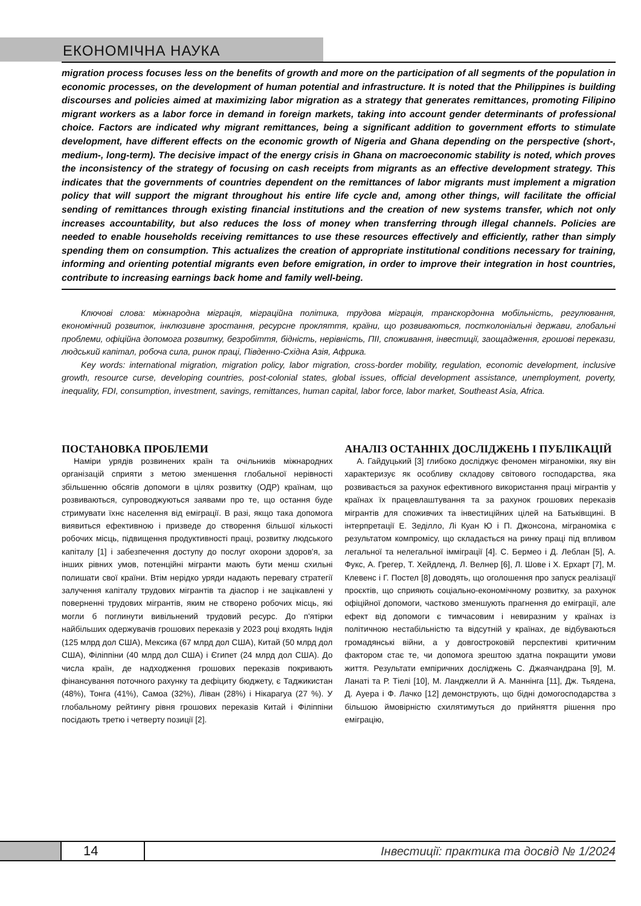ЕКОНОМІЧНА НАУКА
migration process focuses less on the benefits of growth and more on the participation of all segments of the population in economic processes, on the development of human potential and infrastructure. It is noted that the Philippines is building discourses and policies aimed at maximizing labor migration as a strategy that generates remittances, promoting Filipino migrant workers as a labor force in demand in foreign markets, taking into account gender determinants of professional choice. Factors are indicated why migrant remittances, being a significant addition to government efforts to stimulate development, have different effects on the economic growth of Nigeria and Ghana depending on the perspective (short-, medium-, long-term). The decisive impact of the energy crisis in Ghana on macroeconomic stability is noted, which proves the inconsistency of the strategy of focusing on cash receipts from migrants as an effective development strategy. This indicates that the governments of countries dependent on the remittances of labor migrants must implement a migration policy that will support the migrant throughout his entire life cycle and, among other things, will facilitate the official sending of remittances through existing financial institutions and the creation of new systems transfer, which not only increases accountability, but also reduces the loss of money when transferring through illegal channels. Policies are needed to enable households receiving remittances to use these resources effectively and efficiently, rather than simply spending them on consumption. This actualizes the creation of appropriate institutional conditions necessary for training, informing and orienting potential migrants even before emigration, in order to improve their integration in host countries, contribute to increasing earnings back home and family well-being.
Ключові слова: міжнародна міграція, міграційна політика, трудова міграція, транскордонна мобільність, регулювання, економічний розвиток, інклюзивне зростання, ресурсне прокляття, країни, що розвиваються, постколоніальні держави, глобальні проблеми, офіційна допомога розвитку, безробіття, бідність, нерівність, ПІІ, споживання, інвестиції, заощадження, грошові перекази, людський капітал, робоча сила, ринок праці, Південно-Східна Азія, Африка.
Key words: international migration, migration policy, labor migration, cross-border mobility, regulation, economic development, inclusive growth, resource curse, developing countries, post-colonial states, global issues, official development assistance, unemployment, poverty, inequality, FDI, consumption, investment, savings, remittances, human capital, labor force, labor market, Southeast Asia, Africa.
ПОСТАНОВКА ПРОБЛЕМИ
Наміри урядів розвинених країн та очільників міжнародних організацій сприяти з метою зменшення глобальної нерівності збільшенню обсягів допомоги в цілях розвитку (ОДР) країнам, що розвиваються, супроводжуються заявами про те, що остання буде стримувати їхнє населення від еміграції. В разі, якщо така допомога виявиться ефективною і призведе до створення більшої кількості робочих місць, підвищення продуктивності праці, розвитку людського капіталу [1] і забезпечення доступу до послуг охорони здоров'я, за інших рівних умов, потенційні мігранти мають бути менш схильні полишати свої країни. Втім нерідко уряди надають перевагу стратегії залучення капіталу трудових мігрантів та діаспор і не зацікавлені у поверненні трудових мігрантів, яким не створено робочих місць, які могли б поглинути вивільнений трудовий ресурс. До п'ятірки найбільших одержувачів грошових переказів у 2023 році входять Індія (125 млрд дол США), Мексика (67 млрд дол США), Китай (50 млрд дол США), Філіппіни (40 млрд дол США) і Єгипет (24 млрд дол США). До числа країн, де надходження грошових переказів покривають фінансування поточного рахунку та дефіциту бюджету, є Таджикистан (48%), Тонга (41%), Самоа (32%), Ліван (28%) і Нікарагуа (27 %). У глобальному рейтингу рівня грошових переказів Китай і Філіппіни посідають третю і четверту позиції [2].
АНАЛІЗ ОСТАННІХ ДОСЛІДЖЕНЬ І ПУБЛІКАЦІЙ
А. Гайдуцький [3] глибоко досліджує феномен міграноміки, яку він характеризує як особливу складову світового господарства, яка розвивається за рахунок ефективного використання праці мігрантів у країнах їх працевлаштування та за рахунок грошових переказів мігрантів для споживчих та інвестиційних цілей на Батьківщині. В інтерпретації Е. Зеділло, Лі Куан Ю і П. Джонсона, міграноміка є результатом компромісу, що складається на ринку праці під впливом легальної та нелегальної імміграції [4]. С. Бермео і Д. Леблан [5], А. Фукс, А. Грегер, Т. Хейдленд, Л. Велнер [6], Л. Шове і Х. Ерхарт [7], М. Клевенс і Г. Постел [8] доводять, що оголошення про запуск реалізації проєктів, що сприяють соціально-економічному розвитку, за рахунок офіційної допомоги, частково зменшують прагнення до еміграції, але ефект від допомоги є тимчасовим і невиразним у країнах із політичною нестабільністю та відсутній у країнах, де відбуваються громадянські війни, а у довгостроковій перспективі критичним фактором стає те, чи допомога зрештою здатна покращити умови життя. Результати емпіричних досліджень С. Джаячандрана [9], М. Ланаті та Р. Тіелі [10], М. Ланджелли й А. Маннінга [11], Дж. Тьядена, Д. Ауера і Ф. Лачко [12] демонструють, що бідні домогосподарства з більшою ймовірністю схилятимуться до прийняття рішення про еміграцію,
14
Інвестиції: практика та досвід № 1/2024